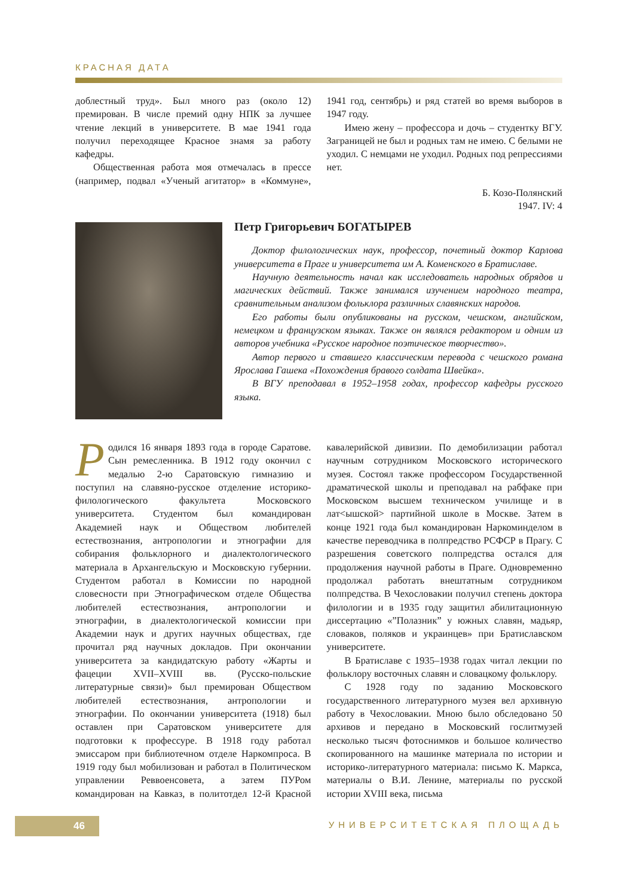КРАСНАЯ ДАТА
доблестный труд». Был много раз (около 12) премирован. В числе премий одну НПК за лучшее чтение лекций в университете. В мае 1941 года получил переходящее Красное знамя за работу кафедры.
Общественная работа моя отмечалась в прессе (например, подвал «Ученый агитатор» в «Коммуне», 1941 год, сентябрь) и ряд статей во время выборов в 1947 году.
Имею жену – профессора и дочь – студентку ВГУ. Заграницей не был и родных там не имею. С белыми не уходил. С немцами не уходил. Родных под репрессиями нет.
Б. Козо-Полянский
1947. IV: 4
Петр Григорьевич БОГАТЫРЕВ
Доктор филологических наук, профессор, почетный доктор Карлова университета в Праге и университета им А. Коменского в Братиславе.
Научную деятельность начал как исследователь народных обрядов и магических действий. Также занимался изучением народного театра, сравнительным анализом фольклора различных славянских народов.
Его работы были опубликованы на русском, чешском, английском, немецком и французском языках. Также он являлся редактором и одним из авторов учебника «Русское народное поэтическое творчество».
Автор первого и ставшего классическим перевода с чешского романа Ярослава Гашека «Похождения бравого солдата Швейка».
В ВГУ преподавал в 1952–1958 годах, профессор кафедры русского языка.
Родился 16 января 1893 года в городе Саратове. Сын ремесленника. В 1912 году окончил с медалью 2-ю Саратовскую гимназию и поступил на славяно-русское отделение историко-филологического факультета Московского университета. Студентом был командирован Академией наук и Обществом любителей естествознания, антропологии и этнографии для собирания фольклорного и диалектологического материала в Архангельскую и Московскую губернии. Студентом работал в Комиссии по народной словесности при Этнографическом отделе Общества любителей естествознания, антропологии и этнографии, в диалектологической комиссии при Академии наук и других научных обществах, где прочитал ряд научных докладов. При окончании университета за кандидатскую работу «Жарты и фацеции XVII–XVIII вв. (Русско-польские литературные связи)» был премирован Обществом любителей естествознания, антропологии и этнографии. По окончании университета (1918) был оставлен при Саратовском университете для подготовки к профессуре. В 1918 году работал эмиссаром при библиотечном отделе Наркомпроса. В 1919 году был мобилизован и работал в Политическом управлении Реввоенсовета, а затем ПУРом командирован на Кавказ, в политотдел 12-й Красной кавалерийской дивизии. По демобилизации работал научным сотрудником Московского исторического музея. Состоял также профессором Государственной драматической школы и преподавал на рабфаке при Московском высшем техническом училище и в лат<ышской> партийной школе в Москве. Затем в конце 1921 года был командирован Наркоминделом в качестве переводчика в полпредство РСФСР в Прагу. С разрешения советского полпредства остался для продолжения научной работы в Праге. Одновременно продолжал работать внештатным сотрудником полпредства. В Чехословакии получил степень доктора филологии и в 1935 году защитил абилитационную диссертацию «”Полазник” у южных славян, мадьяр, словаков, поляков и украинцев» при Братиславском университете.
В Братиславе с 1935–1938 годах читал лекции по фольклору восточных славян и словацкому фольклору.
С 1928 году по заданию Московского государственного литературного музея вел архивную работу в Чехословакии. Мною было обследовано 50 архивов и передано в Московский гослитмузей несколько тысяч фотоснимков и большое количество скопированного на машинке материала по истории и историко-литературного материала: письмо К. Маркса, материалы о В.И. Ленине, материалы по русской истории XVIII века, письма
46 УНИВЕРСИТЕТСКАЯ ПЛОЩАДЬ